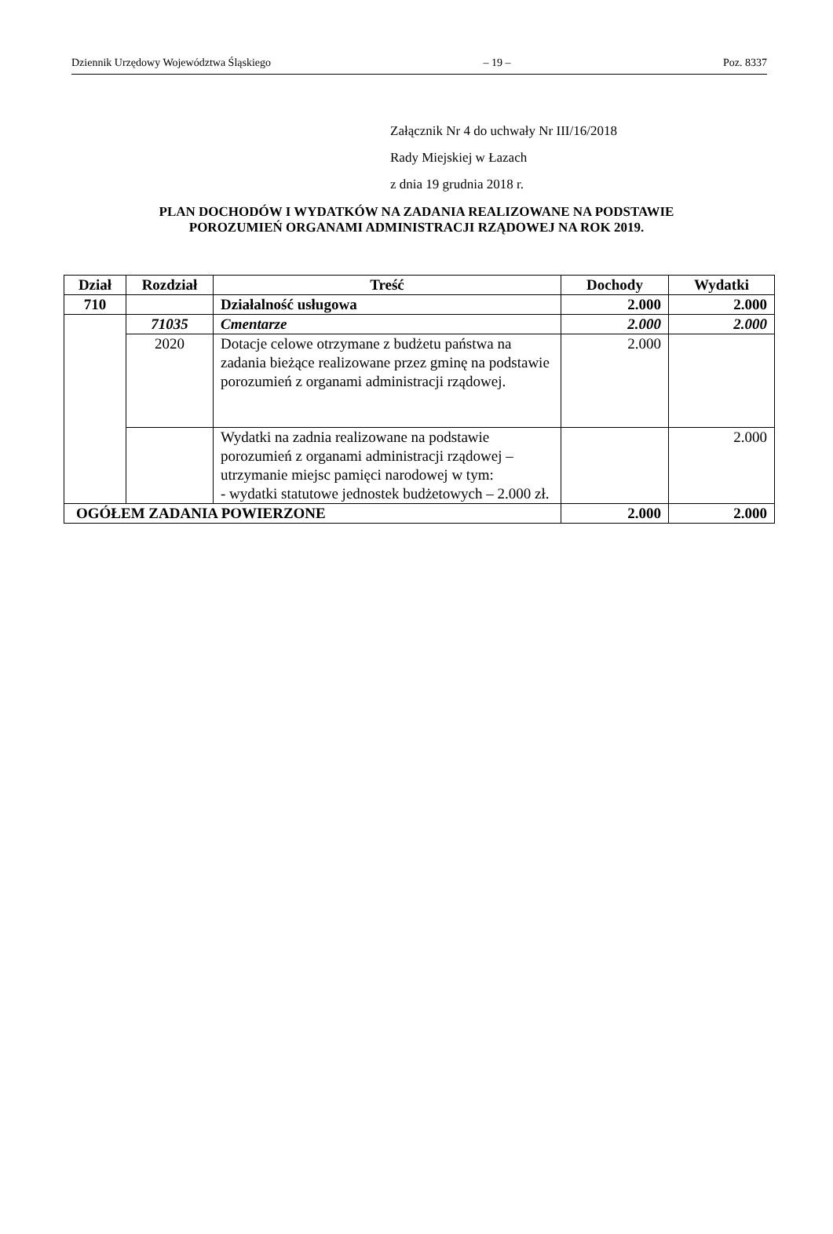Dziennik Urzędowy Województwa Śląskiego – 19 – Poz. 8337
Załącznik Nr 4 do uchwały Nr III/16/2018
Rady Miejskiej w Łazach
z dnia 19 grudnia 2018 r.
PLAN DOCHODÓW I WYDATKÓW NA ZADANIA REALIZOWANE NA PODSTAWIE
POROZUMIEŃ ORGANAMI ADMINISTRACJI RZĄDOWEJ NA ROK 2019.
| Dział | Rozdział | Treść | Dochody | Wydatki |
| --- | --- | --- | --- | --- |
| 710 | | Działalność usługowa | 2.000 | 2.000 |
| | 71035 | Cmentarze | 2.000 | 2.000 |
| | 2020 | Dotacje celowe otrzymane z budżetu państwa na zadania bieżące realizowane przez gminę na podstawie porozumień z organami administracji rządowej. | 2.000 | |
| | | Wydatki na zadnia realizowane na podstawie porozumień z organami administracji rządowej – utrzymanie miejsc pamięci narodowej w tym: - wydatki statutowe jednostek budżetowych – 2.000 zł. | | 2.000 |
| OGÓŁEM ZADANIA POWIERZONE | | | 2.000 | 2.000 |